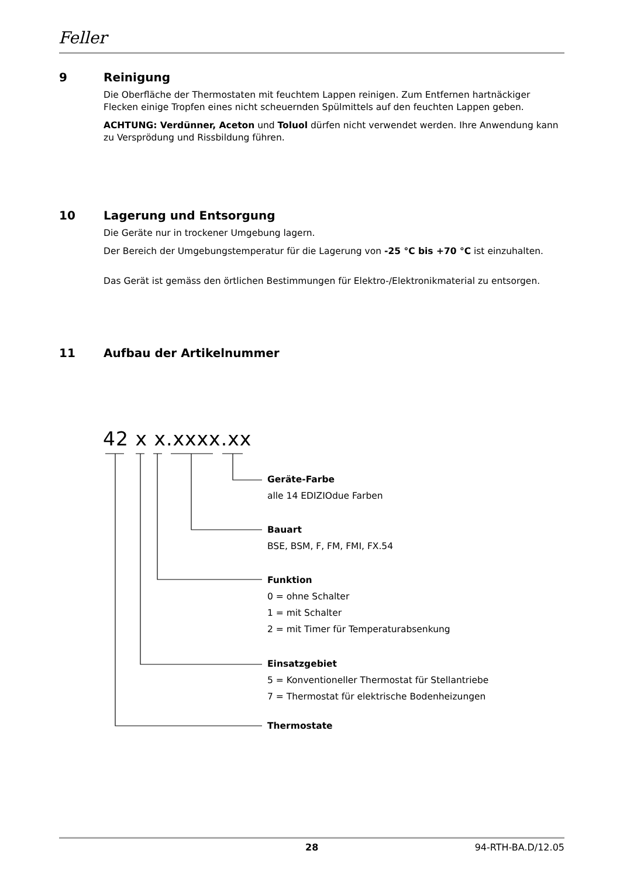Feller
9 Reinigung
Die Oberfläche der Thermostaten mit feuchtem Lappen reinigen. Zum Entfernen hartnäckiger Flecken einige Tropfen eines nicht scheuernden Spülmittels auf den feuchten Lappen geben.
ACHTUNG: Verdünner, Aceton und Toluol dürfen nicht verwendet werden. Ihre Anwendung kann zu Versprödung und Rissbildung führen.
10 Lagerung und Entsorgung
Die Geräte nur in trockener Umgebung lagern.
Der Bereich der Umgebungstemperatur für die Lagerung von -25 °C bis +70 °C ist einzuhalten.
Das Gerät ist gemäss den örtlichen Bestimmungen für Elektro-/Elektronikmaterial zu entsorgen.
11 Aufbau der Artikelnummer
42 x x.xxxx.xx
Geräte-Farbe
alle 14 EDIZIOdue Farben
Bauart
BSE, BSM, F, FM, FMI, FX.54
Funktion
0 = ohne Schalter
1 = mit Schalter
2 = mit Timer für Temperaturabsenkung
Einsatzgebiet
5 = Konventioneller Thermostat für Stellantriebe
7 = Thermostat für elektrische Bodenheizungen
Thermostate
28 94-RTH-BA.D/12.05